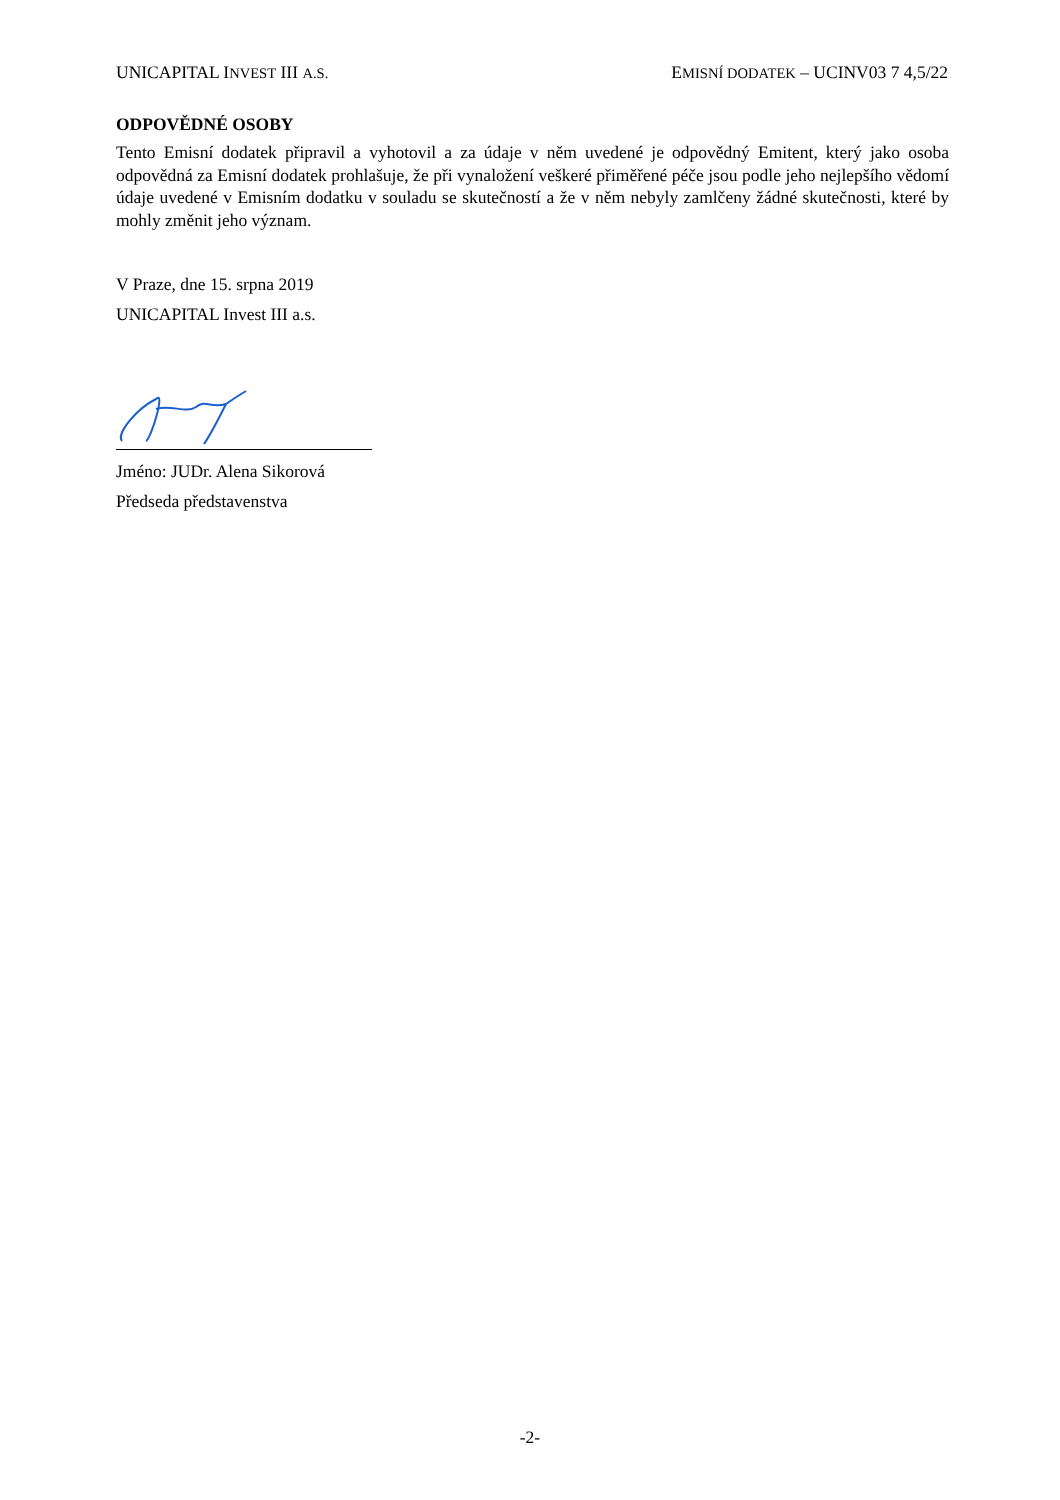UNICAPITAL INVEST III A.S. EMISNÍ DODATEK – UCINV03 7 4,5/22
ODPOVĚDNÉ OSOBY
Tento Emisní dodatek připravil a vyhotovil a za údaje v něm uvedené je odpovědný Emitent, který jako osoba odpovědná za Emisní dodatek prohlašuje, že při vynaložení veškeré přiměřené péče jsou podle jeho nejlepšího vědomí údaje uvedené v Emisním dodatku v souladu se skutečností a že v něm nebyly zamlčeny žádné skutečnosti, které by mohly změnit jeho význam.
V Praze, dne 15. srpna 2019
UNICAPITAL Invest III a.s.
Jméno: JUDr. Alena Sikorová
Předseda představenstva
-2-